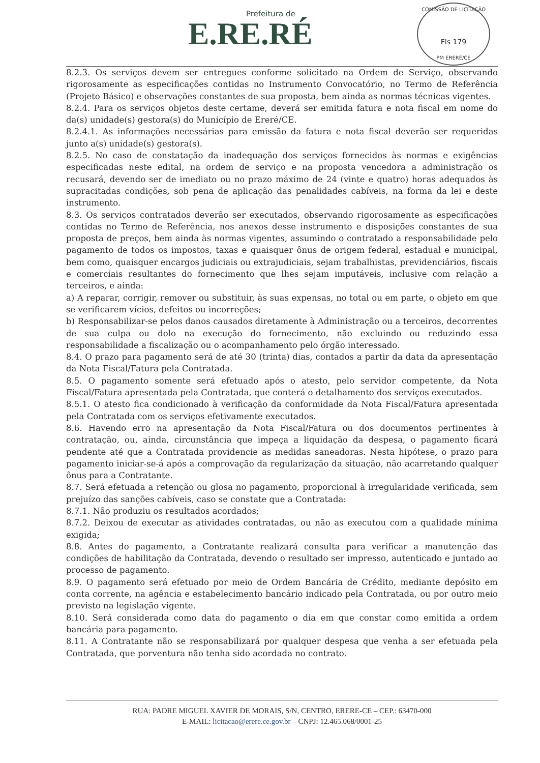Prefeitura de
E.RE.RÉ
COMISSÃO DE LICITAÇÃO
Fls 179
PM ERERÉ/CE
8.2.3. Os serviços devem ser entregues conforme solicitado na Ordem de Serviço, observando rigorosamente as especificações contidas no Instrumento Convocatório, no Termo de Referência (Projeto Básico) e observações constantes de sua proposta, bem ainda as normas técnicas vigentes.
8.2.4. Para os serviços objetos deste certame, deverá ser emitida fatura e nota fiscal em nome do da(s) unidade(s) gestora(s) do Município de Ereré/CE.
8.2.4.1. As informações necessárias para emissão da fatura e nota fiscal deverão ser requeridas junto a(s) unidade(s) gestora(s).
8.2.5. No caso de constatação da inadequação dos serviços fornecidos às normas e exigências especificadas neste edital, na ordem de serviço e na proposta vencedora a administração os recusará, devendo ser de imediato ou no prazo máximo de 24 (vinte e quatro) horas adequados às supracitadas condições, sob pena de aplicação das penalidades cabíveis, na forma da lei e deste instrumento.
8.3. Os serviços contratados deverão ser executados, observando rigorosamente as especificações contidas no Termo de Referência, nos anexos desse instrumento e disposições constantes de sua proposta de preços, bem ainda às normas vigentes, assumindo o contratado a responsabilidade pelo pagamento de todos os impostos, taxas e quaisquer ônus de origem federal, estadual e municipal, bem como, quaisquer encargos judiciais ou extrajudiciais, sejam trabalhistas, previdenciários, fiscais e comerciais resultantes do fornecimento que lhes sejam imputáveis, inclusive com relação a terceiros, e ainda:
a) A reparar, corrigir, remover ou substituir, às suas expensas, no total ou em parte, o objeto em que se verificarem vícios, defeitos ou incorreções;
b) Responsabilizar-se pelos danos causados diretamente à Administração ou a terceiros, decorrentes de sua culpa ou dolo na execução do fornecimento, não excluindo ou reduzindo essa responsabilidade a fiscalização ou o acompanhamento pelo órgão interessado.
8.4. O prazo para pagamento será de até 30 (trinta) dias, contados a partir da data da apresentação da Nota Fiscal/Fatura pela Contratada.
8.5. O pagamento somente será efetuado após o atesto, pelo servidor competente, da Nota Fiscal/Fatura apresentada pela Contratada, que conterá o detalhamento dos serviços executados.
8.5.1. O atesto fica condicionado à verificação da conformidade da Nota Fiscal/Fatura apresentada pela Contratada com os serviços efetivamente executados.
8.6. Havendo erro na apresentação da Nota Fiscal/Fatura ou dos documentos pertinentes à contratação, ou, ainda, circunstância que impeça a liquidação da despesa, o pagamento ficará pendente até que a Contratada providencie as medidas saneadoras. Nesta hipótese, o prazo para pagamento iniciar-se-á após a comprovação da regularização da situação, não acarretando qualquer ônus para a Contratante.
8.7. Será efetuada a retenção ou glosa no pagamento, proporcional à irregularidade verificada, sem prejuízo das sanções cabíveis, caso se constate que a Contratada:
8.7.1. Não produziu os resultados acordados;
8.7.2. Deixou de executar as atividades contratadas, ou não as executou com a qualidade mínima exigida;
8.8. Antes do pagamento, a Contratante realizará consulta para verificar a manutenção das condições de habilitação da Contratada, devendo o resultado ser impresso, autenticado e juntado ao processo de pagamento.
8.9. O pagamento será efetuado por meio de Ordem Bancária de Crédito, mediante depósito em conta corrente, na agência e estabelecimento bancário indicado pela Contratada, ou por outro meio previsto na legislação vigente.
8.10. Será considerada como data do pagamento o dia em que constar como emitida a ordem bancária para pagamento.
8.11. A Contratante não se responsabilizará por qualquer despesa que venha a ser efetuada pela Contratada, que porventura não tenha sido acordada no contrato.
RUA: PADRE MIGUEL XAVIER DE MORAIS, S/N, CENTRO, ERERE-CE – CEP.: 63470-000
E-MAIL: licitacao@erere.ce.gov.br – CNPJ: 12.465.068/0001-25